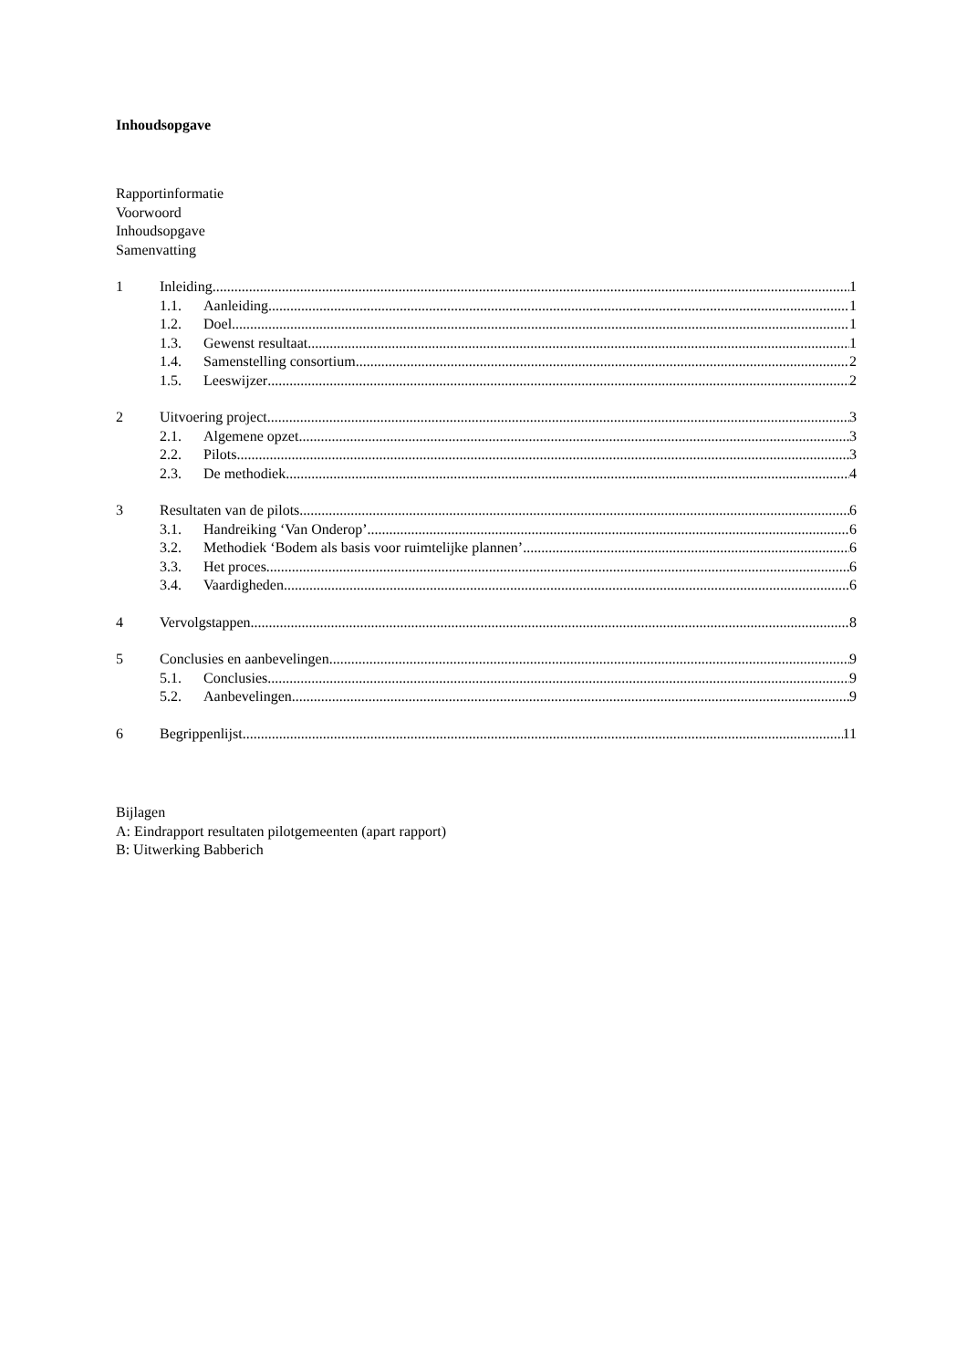Inhoudsopgave
Rapportinformatie
Voorwoord
Inhoudsopgave
Samenvatting
1 Inleiding 1
1.1. Aanleiding 1
1.2. Doel 1
1.3. Gewenst resultaat 1
1.4. Samenstelling consortium 2
1.5. Leeswijzer 2
2 Uitvoering project 3
2.1. Algemene opzet 3
2.2. Pilots 3
2.3. De methodiek 4
3 Resultaten van de pilots 6
3.1. Handreiking ‘Van Onderop’ 6
3.2. Methodiek ‘Bodem als basis voor ruimtelijke plannen’ 6
3.3. Het proces 6
3.4. Vaardigheden 6
4 Vervolgstappen 8
5 Conclusies en aanbevelingen 9
5.1. Conclusies 9
5.2. Aanbevelingen 9
6 Begrippenlijst 11
Bijlagen
A: Eindrapport resultaten pilotgemeenten (apart rapport)
B: Uitwerking Babberich